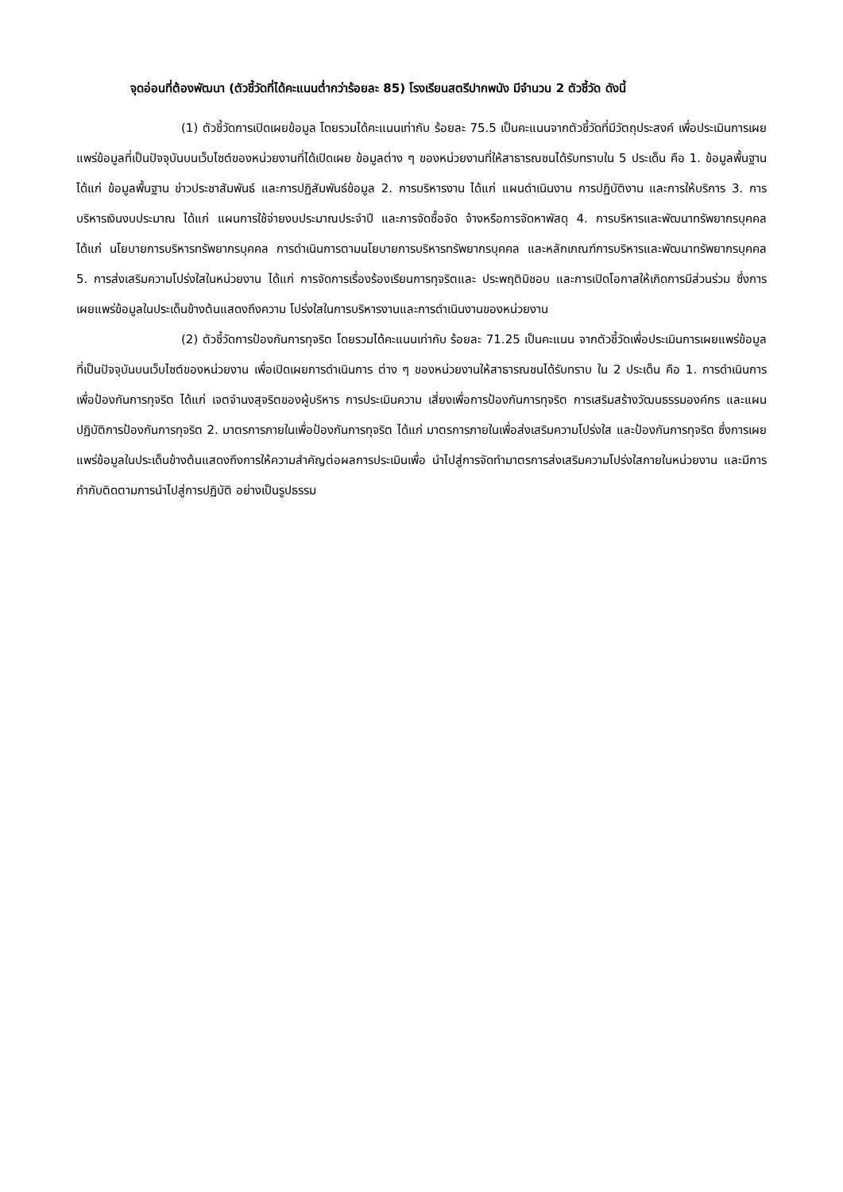จุดอ่อนที่ต้องพัฒนา (ตัวชี้วัดที่ได้คะแนนต่ำกว่าร้อยละ 85) โรงเรียนสตรีปากพนัง มีจำนวน 2 ตัวชี้วัด ดังนี้
(1) ตัวชี้วัดการเปิดเผยข้อมูล โดยรวมได้คะแนนเท่ากับ ร้อยละ 75.5 เป็นคะแนนจากตัวชี้วัดที่มีวัตถุประสงค์ เพื่อประเมินการเผยแพร่ข้อมูลที่เป็นปัจจุบันบนเว็บไซต์ของหน่วยงานที่ได้เปิดเผย ข้อมูลต่าง ๆ ของหน่วยงานที่ให้สาธารณชนได้รับทราบใน 5 ประเด็น คือ 1. ข้อมูลพื้นฐาน ได้แก่ ข้อมูลพื้นฐาน ข่าวประชาสัมพันธ์ และการปฏิสัมพันธ์ข้อมูล 2. การบริหารงาน ได้แก่ แผนดำเนินงาน การปฏิบัติงาน และการให้บริการ 3. การบริหารเงินงบประมาณ ได้แก่ แผนการใช้จ่ายงบประมาณประจำปี และการจัดซื้อจัด จ้างหรือการจัดหาพัสดุ 4. การบริหารและพัฒนาทรัพยากรบุคคล ได้แก่ นโยบายการบริหารทรัพยากรบุคคล การดำเนินการตามนโยบายการบริหารทรัพยากรบุคคล และหลักเกณฑ์การบริหารและพัฒนาทรัพยากรบุคคล 5. การส่งเสริมความโปร่งใสในหน่วยงาน ได้แก่ การจัดการเรื่องร้องเรียนการทุจริตและ ประพฤติมิชอบ และการเปิดโอกาสให้เกิดการมีส่วนร่วม ซึ่งการเผยแพร่ข้อมูลในประเด็นข้างต้นแสดงถึงความ โปร่งใสในการบริหารงานและการดำเนินงานของหน่วยงาน
(2) ตัวชี้วัดการป้องกันการทุจริต โดยรวมได้คะแนนเท่ากับ ร้อยละ 71.25 เป็นคะแนน จากตัวชี้วัดเพื่อประเมินการเผยแพร่ข้อมูลที่เป็นปัจจุบันบนเว็บไซต์ของหน่วยงาน เพื่อเปิดเผยการดำเนินการ ต่าง ๆ ของหน่วยงานให้สาธารณชนได้รับทราบ ใน 2 ประเด็น คือ 1. การดำเนินการเพื่อป้องกันการทุจริต ได้แก่ เจตจำนงสุจริตของผู้บริหาร การประเมินความ เสี่ยงเพื่อการป้องกันการทุจริต การเสริมสร้างวัฒนธรรมองค์กร และแผนปฏิบัติการป้องกันการทุจริต 2. มาตรการภายในเพื่อป้องกันการทุจริต ได้แก่ มาตรการภายในเพื่อส่งเสริมความโปร่งใส และป้องกันการทุจริต ซึ่งการเผยแพร่ข้อมูลในประเด็นข้างต้นแสดงถึงการให้ความสำคัญต่อผลการประเมินเพื่อ นำไปสู่การจัดทำมาตรการส่งเสริมความโปร่งใสภายในหน่วยงาน และมีการกำกับติดตามการนำไปสู่การปฏิบัติ อย่างเป็นรูปธรรม